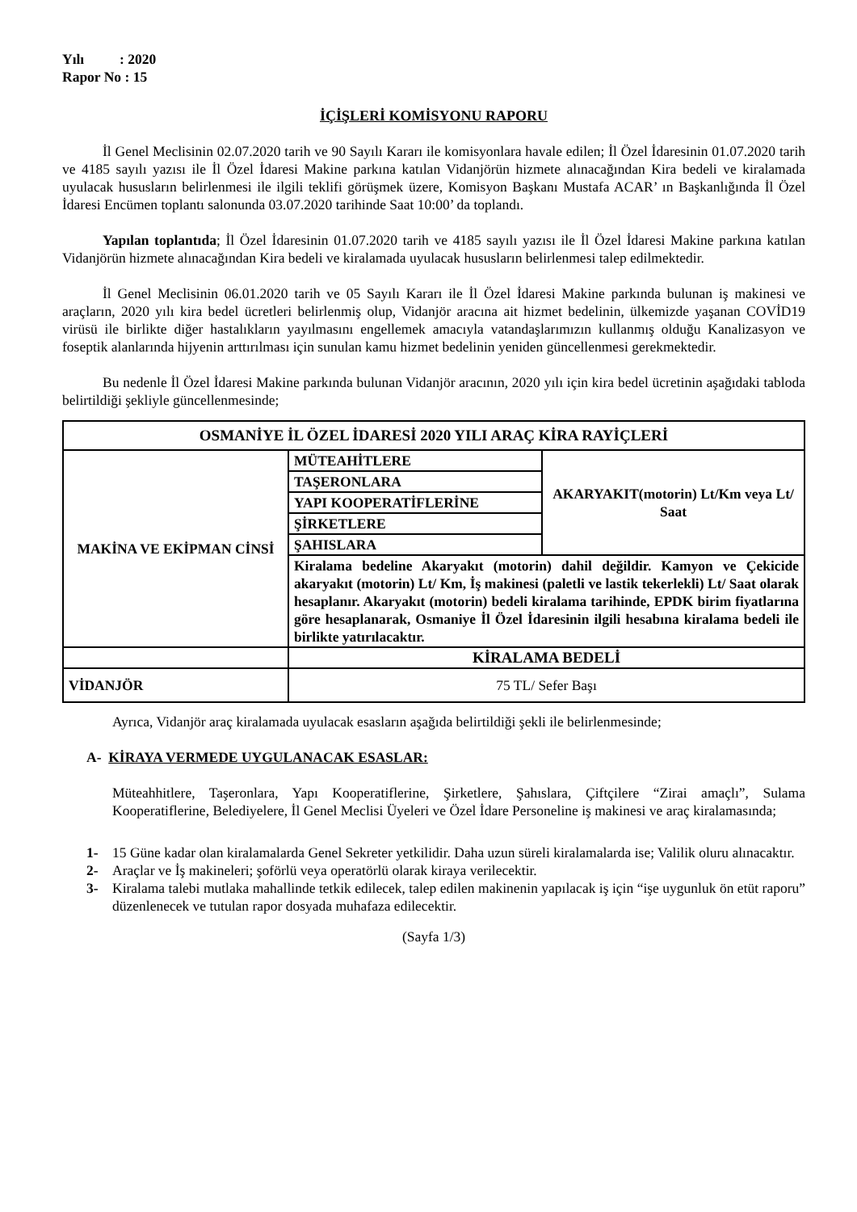Yılı : 2020
Rapor No : 15
İÇİŞLERİ KOMİSYONU RAPORU
İl Genel Meclisinin 02.07.2020 tarih ve 90 Sayılı Kararı ile komisyonlara havale edilen; İl Özel İdaresinin 01.07.2020 tarih ve 4185 sayılı yazısı ile İl Özel İdaresi Makine parkına katılan Vidanjörün hizmete alınacağından Kira bedeli ve kiralamada uyulacak hususların belirlenmesi ile ilgili teklifi görüşmek üzere, Komisyon Başkanı Mustafa ACAR’ ın Başkanlığında İl Özel İdaresi Encümen toplantı salonunda 03.07.2020 tarihinde Saat 10:00’ da toplandı.
Yapılan toplantıda; İl Özel İdaresinin 01.07.2020 tarih ve 4185 sayılı yazısı ile İl Özel İdaresi Makine parkına katılan Vidanjörün hizmete alınacağından Kira bedeli ve kiralamada uyulacak hususların belirlenmesi talep edilmektedir.
İl Genel Meclisinin 06.01.2020 tarih ve 05 Sayılı Kararı ile İl Özel İdaresi Makine parkında bulunan iş makinesi ve araçların, 2020 yılı kira bedel ücretleri belirlenmiş olup, Vidanjör aracına ait hizmet bedelinin, ülkemizde yaşanan COVİD19 virüsü ile birlikte diğer hastalıkların yayılmasını engellemek amacıyla vatandaşlarımızın kullanmış olduğu Kanalizasyon ve foseptik alanlarında hijyenin arttırılması için sunulan kamu hizmet bedelinin yeniden güncellenmesi gerekmektedir.
Bu nedenle İl Özel İdaresi Makine parkında bulunan Vidanjör aracının, 2020 yılı için kira bedel ücretinin aşağıdaki tabloda belirtildiği şekliyle güncellenmesinde;
| OSMANİYE İL ÖZEL İDARESİ 2020 YILI ARAÇ KİRA RAYİÇLERİ | | |
| MAKİNA VE EKİPMAN CİNSİ | MÜTEAHİTLERE | AKARYAKIT(motorin) Lt/Km veya Lt/ Saat |
| | TAŞERONLARA | |
| | YAPI KOOPERATİFLERİNE | |
| | ŞİRKETLERE | |
| | ŞAHISLARA | |
| | Kiralama bedeline Akaryakıt (motorin) dahil değildir. Kamyon ve Çekicide akaryakıt (motorin) Lt/ Km, İş makinesi (paletli ve lastik tekerlekli) Lt/ Saat olarak hesaplanır. Akaryakıt (motorin) bedeli kiralama tarihinde, EPDK birim fiyatlarına göre hesaplanarak, Osmaniye İl Özel İdaresinin ilgili hesabına kiralama bedeli ile birlikte yatırılacaktır. | |
| | KİRALAMA BEDELİ | |
| VİDANJÖR | 75 TL/ Sefer Başı | |
Ayrıca, Vidanjör araç kiralamada uyulacak esasların aşağıda belirtildiği şekli ile belirlenmesinde;
A- KİRAYA VERMEDE UYGULANACAK ESASLAR:
Müteahhitlere, Taşeronlara, Yapı Kooperatiflerine, Şirketlere, Şahıslara, Çiftçilere “Zirai amaçlı”, Sulama Kooperatiflerine, Belediyelere, İl Genel Meclisi Üyeleri ve Özel İdare Personeline iş makinesi ve araç kiralamasında;
1- 15 Güne kadar olan kiralamalarda Genel Sekreter yetkilidir. Daha uzun süreli kiralamalarda ise; Valilik oluru alınacaktır.
2- Araçlar ve İş makineleri; şoförlü veya operatörlü olarak kiraya verilecektir.
3- Kiralama talebi mutlaka mahallinde tetkik edilecek, talep edilen makinenin yapılacak iş için “işe uygunluk ön etüt raporu” düzenlenecek ve tutulan rapor dosyada muhafaza edilecektir.
(Sayfa 1/3)